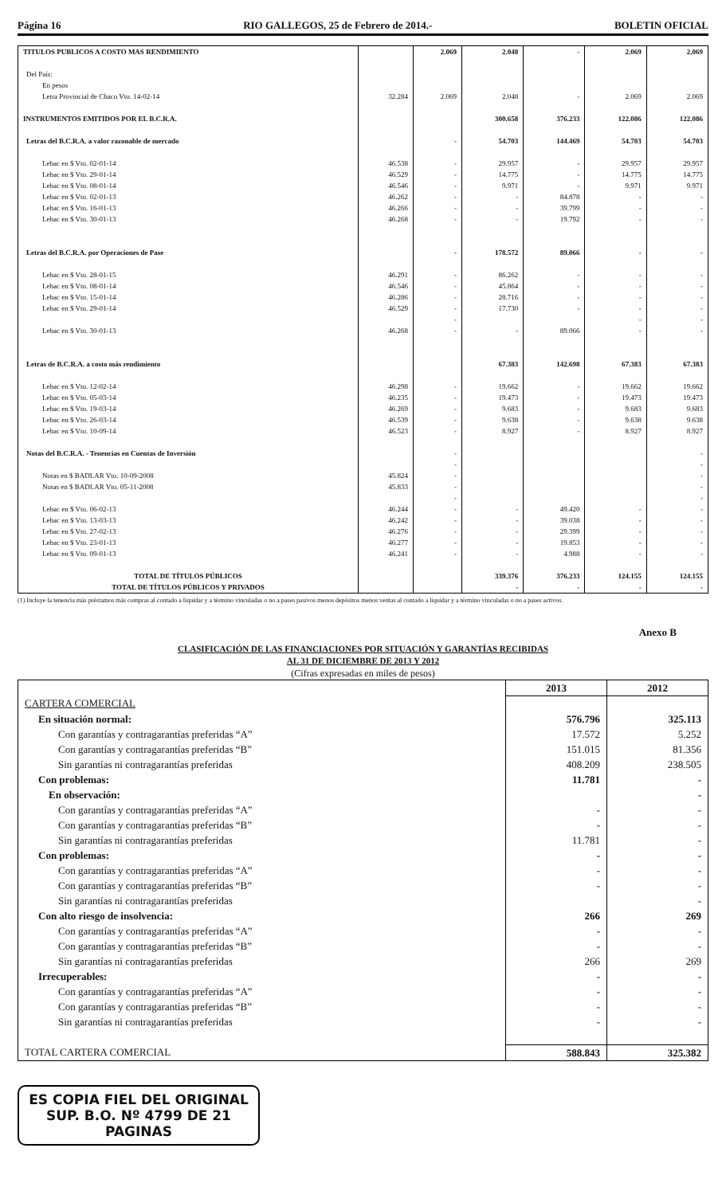Página 16 RIO GALLEGOS, 25 de Febrero de 2014.- BOLETIN OFICIAL
| TITULOS PUBLICOS A COSTO MAS RENDIMIENTO | | 2.069 | 2.048 | - | 2.069 | 2.069 |
| Del País: | | | | | | |
| En pesos | | | | | | |
| Letra Provincial de Chaco Vto. 14-02-14 | 32.284 | 2.069 | 2.048 | - | 2.069 | 2.069 |
| INSTRUMENTOS EMITIDOS POR EL B.C.R.A. | | | 300.658 | 376.233 | 122.086 | 122.086 |
| Letras del B.C.R.A. a valor razonable de mercado | | - | 54.703 | 144.469 | 54.703 | 54.703 |
| Lebac en $ Vto. 02-01-14 | 46.538 | - | 29.957 | - | 29.957 | 29.957 |
| Lebac en $ Vto. 29-01-14 | 46.529 | - | 14.775 | - | 14.775 | 14.775 |
| Lebac en $ Vto. 08-01-14 | 46.546 | - | 9.971 | - | 9.971 | 9.971 |
| Lebac en $ Vto. 02-01-13 | 46.262 | - | - | 84.878 | - | - |
| Lebac en $ Vto. 16-01-13 | 46.266 | - | - | 39.799 | - | - |
| Lebac en $ Vto. 30-01-13 | 46.268 | - | - | 19.792 | - | - |
| Letras del B.C.R.A. por Operaciones de Pase | | - | 178.572 | 89.066 | - | - |
| Lebac en $ Vto. 28-01-15 | 46.291 | - | 86.262 | - | - | - |
| Lebac en $ Vto. 08-01-14 | 46.546 | - | 45.864 | - | - | - |
| Lebac en $ Vto. 15-01-14 | 46.286 | - | 28.716 | - | - | - |
| Lebac en $ Vto. 29-01-14 | 46.529 | - | 17.730 | - | - | - |
| | | - | | | - | - |
| Lebac en $ Vto. 30-01-13 | 46.268 | - | - | 89.066 | - | - |
| Letras de B.C.R.A. a costo más rendimiento | | | 67.383 | 142.698 | 67.383 | 67.383 |
| Lebac en $ Vto. 12-02-14 | 46.298 | - | 19.662 | - | 19.662 | 19.662 |
| Lebac en $ Vto. 05-03-14 | 46.235 | - | 19.473 | - | 19.473 | 19.473 |
| Lebac en $ Vto. 19-03-14 | 46.269 | - | 9.683 | - | 9.683 | 9.683 |
| Lebac en $ Vto. 26-03-14 | 46.539 | - | 9.638 | - | 9.638 | 9.638 |
| Lebac en $ Vto. 10-09-14 | 46.523 | - | 8.927 | - | 8.927 | 8.927 |
| Notas del B.C.R.A. - Tenencias en Cuentas de Inversión | | - | | | | - |
| | | - | | | | - |
| Notas en $ BADLAR Vto. 10-09-2008 | 45.824 | - | | | | - |
| Notas en $ BADLAR Vto. 05-11-2008 | 45.833 | - | | | | - |
| | | - | | | | - |
| Lebac en $ Vto. 06-02-13 | 46.244 | - | - | 49.420 | - | - |
| Lebac en $ Vto. 13-03-13 | 46.242 | - | - | 39.038 | - | - |
| Lebac en $ Vto. 27-02-13 | 46.276 | - | - | 29.399 | - | - |
| Lebac en $ Vto. 23-01-13 | 46.277 | - | - | 19.853 | - | - |
| Lebac en $ Vto. 09-01-13 | 46.241 | - | - | 4.988 | - | - |
| TOTAL DE TÍTULOS PÚBLICOS | | | 339.376 | 376.233 | 124.155 | 124.155 |
| TOTAL DE TÍTULOS PÚBLICOS Y PRIVADOS | | | - | - | - | - |
(1) Incluye la tenencia más préstamos más compras al contado a liquidar y a término vinculadas o no a pases pasivos menos depósitos menos ventas al contado a liquidar y a término vinculadas o no a pases activos.
Anexo B
CLASIFICACIÓN DE LAS FINANCIACIONES POR SITUACIÓN Y GARANTÍAS RECIBIDAS
AL 31 DE DICIEMBRE DE 2013 Y 2012
(Cifras expresadas en miles de pesos)
| | 2013 | 2012 |
| --- | --- | --- |
| CARTERA COMERCIAL | | |
| En situación normal: | 576.796 | 325.113 |
| Con garantías y contragarantías preferidas “A” | 17.572 | 5.252 |
| Con garantías y contragarantías preferidas “B” | 151.015 | 81.356 |
| Sin garantías ni contragarantías preferidas | 408.209 | 238.505 |
| Con problemas: | 11.781 | - |
| En observación: | | - |
| Con garantías y contragarantías preferidas “A” | - | - |
| Con garantías y contragarantías preferidas “B” | - | - |
| Sin garantías ni contragarantías preferidas | 11.781 | - |
| Con problemas: | - | - |
| Con garantías y contragarantías preferidas “A” | - | - |
| Con garantías y contragarantías preferidas “B” | - | - |
| Sin garantías ni contragarantías preferidas | | - |
| Con alto riesgo de insolvencia: | 266 | 269 |
| Con garantías y contragarantías preferidas “A” | - | - |
| Con garantías y contragarantías preferidas “B” | - | - |
| Sin garantías ni contragarantías preferidas | 266 | 269 |
| Irrecuperables: | - | - |
| Con garantías y contragarantías preferidas “A” | - | - |
| Con garantías y contragarantías preferidas “B” | - | - |
| Sin garantías ni contragarantías preferidas | - | - |
| TOTAL CARTERA COMERCIAL | 588.843 | 325.382 |
ES COPIA FIEL DEL ORIGINAL
SUP. B.O. Nº 4799 DE 21 PAGINAS